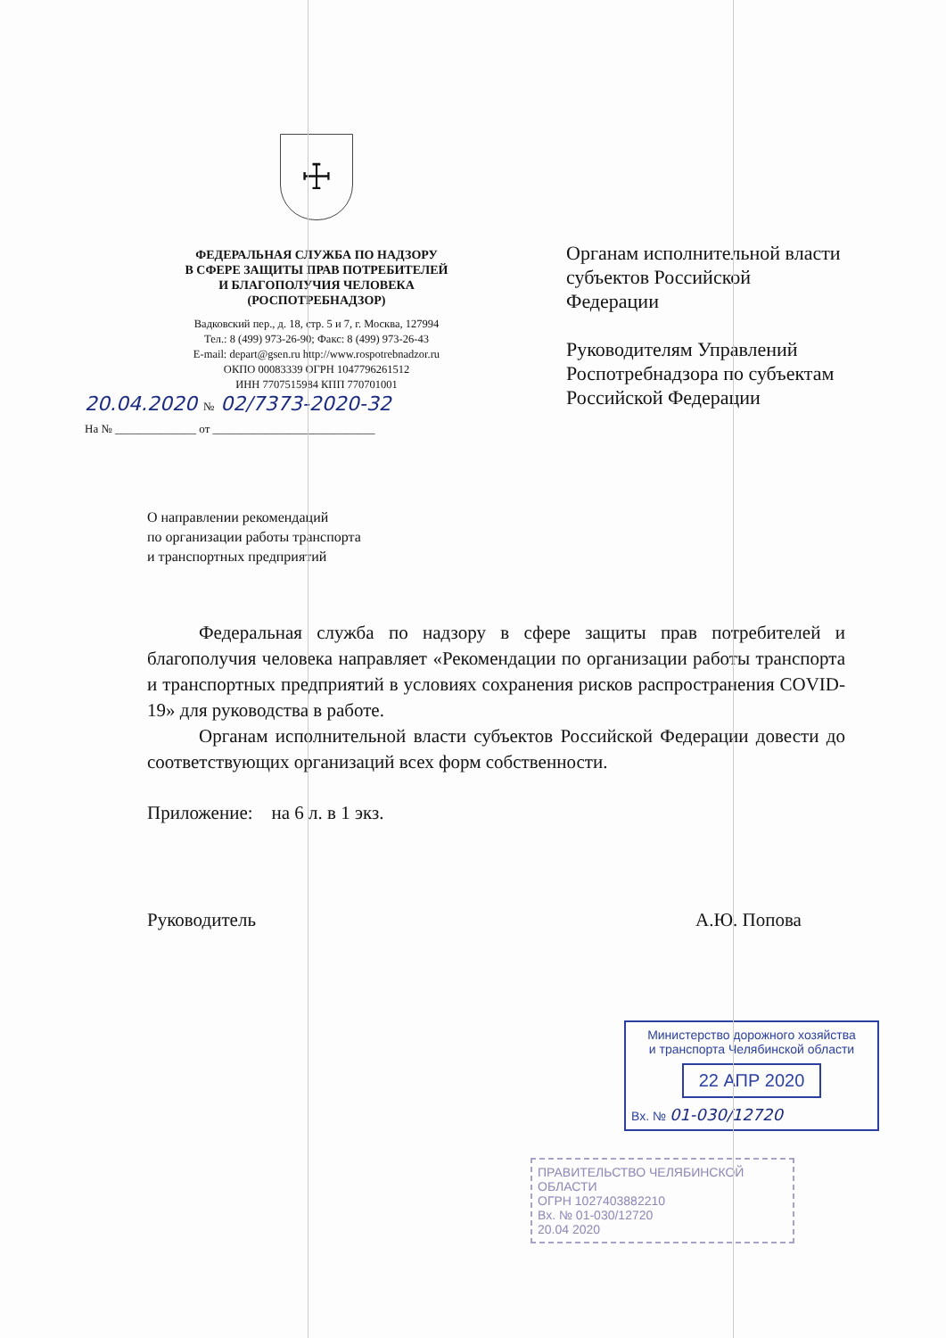☩
ФЕДЕРАЛЬНАЯ СЛУЖБА ПО НАДЗОРУ
В СФЕРЕ ЗАЩИТЫ ПРАВ ПОТРЕБИТЕЛЕЙ
И БЛАГОПОЛУЧИЯ ЧЕЛОВЕКА
(РОСПОТРЕБНАДЗОР)
Вадковский пер., д. 18, стр. 5 и 7, г. Москва, 127994
Тел.: 8 (499) 973-26-90; Факс: 8 (499) 973-26-43
E-mail: depart@gsen.ru http://www.rospotrebnadzor.ru
ОКПО 00083339 ОГРН 1047796261512
ИНН 7707515984 КПП 770701001
20.04.2020 № 02/7373-2020-32
На № ______________ от ____________________________
Органам исполнительной власти субъектов Российской Федерации
Руководителям Управлений Роспотребнадзора по субъектам Российской Федерации
О направлении рекомендаций
по организации работы транспорта
и транспортных предприятий
Федеральная служба по надзору в сфере защиты прав потребителей и благополучия человека направляет «Рекомендации по организации работы транспорта и транспортных предприятий в условиях сохранения рисков распространения COVID-19» для руководства в работе.
Органам исполнительной власти субъектов Российской Федерации довести до соответствующих организаций всех форм собственности.
Приложение: на 6 л. в 1 экз.
Руководитель А.Ю. Попова
Министерство дорожного хозяйства
и транспорта Челябинской области
22 АПР 2020
Вх. № 01-030/12720
ПРАВИТЕЛЬСТВО ЧЕЛЯБИНСКОЙ ОБЛАСТИ
ОГРН 1027403882210
Вх. № 01-030/12720
20.04 2020